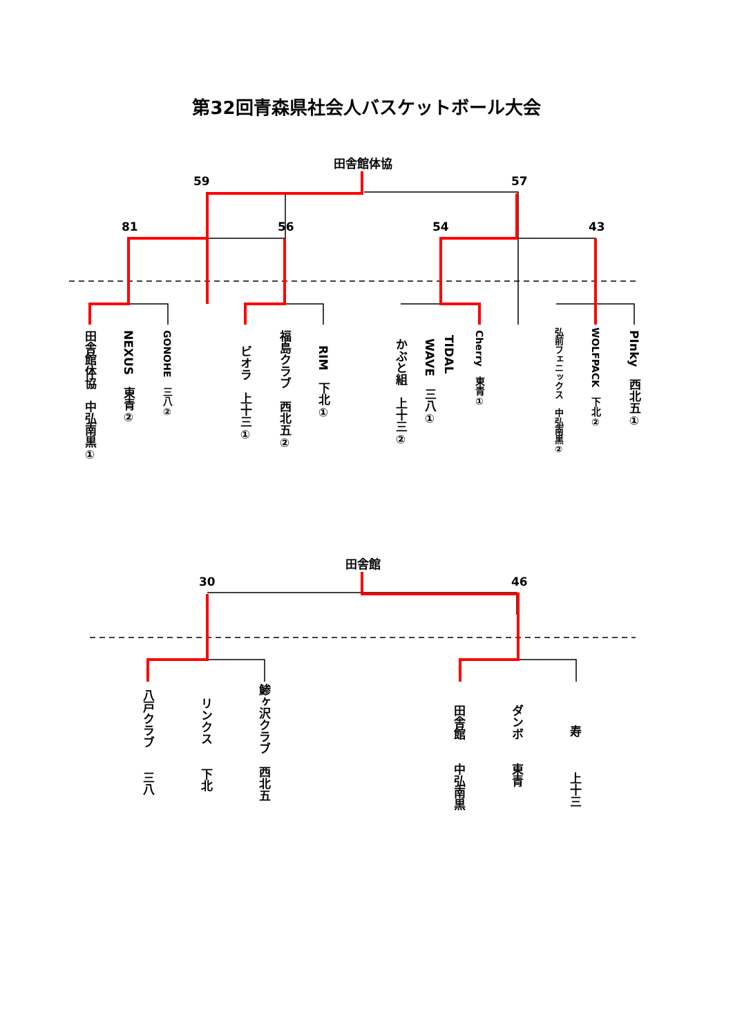第32回青森県社会人バスケットボール大会
田舎館体協
59 57
81 56 54 43
田舎館体協　中弘南黒①
NEXUS　東青②
GONOHE　三八②
ビオラ　上十三①
福島クラブ　西北五②
RIM　下北①
かぶと組　上十三②
WAVE　三八①
TIDAL
Cherry　東青①
弘前フェニックス　中弘南黒②
WOLFPACK　下北②
PInky　西北五①
田舎館
30 46
八戸クラブ　　三八
リンクス　　下北
鯵ヶ沢クラブ　西北五
田舎館　　中弘南黒
ダンボ　　東青
寿　　　上十三